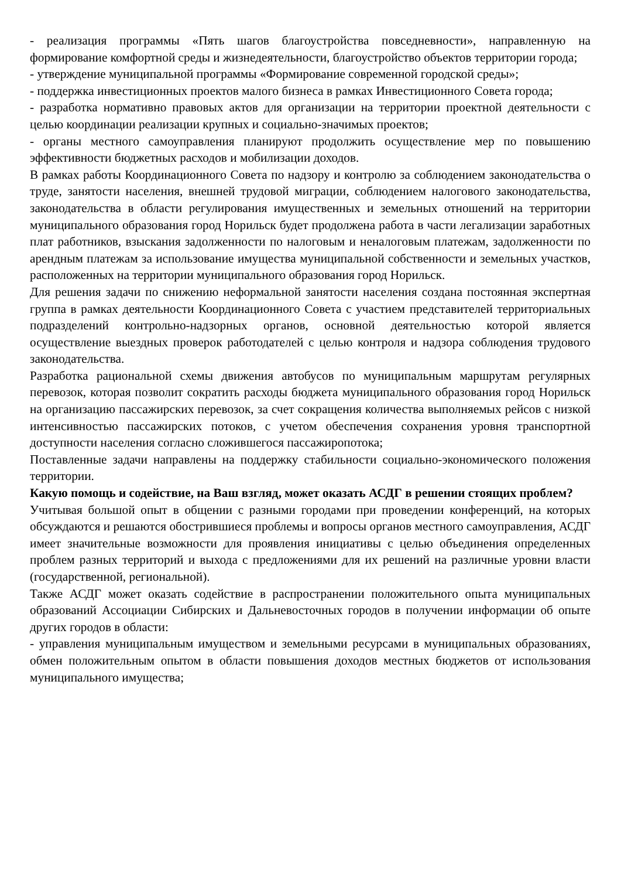- реализация программы «Пять шагов благоустройства повседневности», направленную на формирование комфортной среды и жизнедеятельности, благоустройство объектов территории города;
- утверждение муниципальной программы «Формирование современной городской среды»;
- поддержка инвестиционных проектов малого бизнеса в рамках Инвестиционного Совета города;
- разработка нормативно правовых актов для организации на территории проектной деятельности с целью координации реализации крупных и социально-значимых проектов;
- органы местного самоуправления планируют продолжить осуществление мер по повышению эффективности бюджетных расходов и мобилизации доходов.
В рамках работы Координационного Совета по надзору и контролю за соблюдением законодательства о труде, занятости населения, внешней трудовой миграции, соблюдением налогового законодательства, законодательства в области регулирования имущественных и земельных отношений на территории муниципального образования город Норильск будет продолжена работа в части легализации заработных плат работников, взыскания задолженности по налоговым и неналоговым платежам, задолженности по арендным платежам за использование имущества муниципальной собственности и земельных участков, расположенных на территории муниципального образования город Норильск.
Для решения задачи по снижению неформальной занятости населения создана постоянная экспертная группа в рамках деятельности Координационного Совета с участием представителей территориальных подразделений контрольно-надзорных органов, основной деятельностью которой является осуществление выездных проверок работодателей с целью контроля и надзора соблюдения трудового законодательства.
Разработка рациональной схемы движения автобусов по муниципальным маршрутам регулярных перевозок, которая позволит сократить расходы бюджета муниципального образования город Норильск на организацию пассажирских перевозок, за счет сокращения количества выполняемых рейсов с низкой интенсивностью пассажирских потоков, с учетом обеспечения сохранения уровня транспортной доступности населения согласно сложившегося пассажиропотока;
Поставленные задачи направлены на поддержку стабильности социально-экономического положения территории.
Какую помощь и содействие, на Ваш взгляд, может оказать АСДГ в решении стоящих проблем?
Учитывая большой опыт в общении с разными городами при проведении конференций, на которых обсуждаются и решаются обострившиеся проблемы и вопросы органов местного самоуправления, АСДГ имеет значительные возможности для проявления инициативы с целью объединения определенных проблем разных территорий и выхода с предложениями для их решений на различные уровни власти (государственной, региональной).
Также АСДГ может оказать содействие в распространении положительного опыта муниципальных образований Ассоциации Сибирских и Дальневосточных городов в получении информации об опыте других городов в области:
- управления муниципальным имуществом и земельными ресурсами в муниципальных образованиях, обмен положительным опытом в области повышения доходов местных бюджетов от использования муниципального имущества;